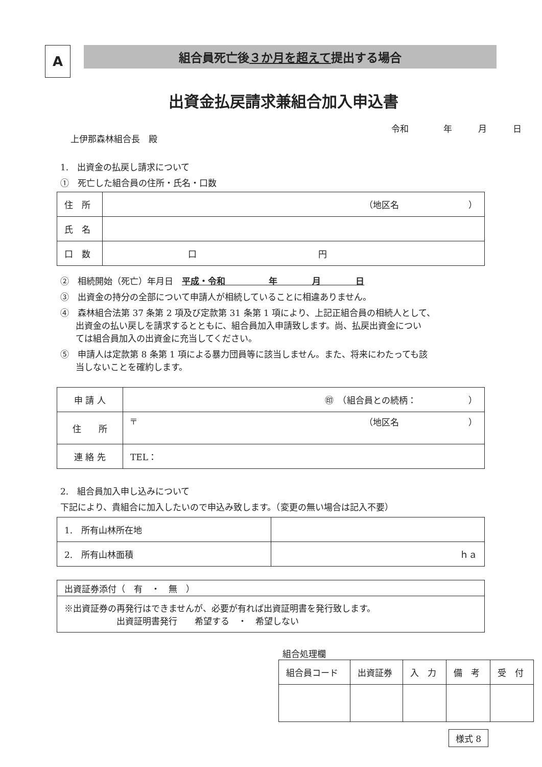A
組合員死亡後 ３か月を超えて 提出する場合
出資金払戻請求兼組合加入申込書
上伊那森林組合長　殿
令和　　　　年　　　月　　　日
1.　出資金の払戻し請求について
①　死亡した組合員の住所・氏名・口数
| 住 所 | （地区名 ） |
| 氏 名 | |
| 口 数 | 口 円 |
②　相続開始（死亡）年月日　平成・令和　　　　　年　　　　月　　　　日
③　出資金の持分の全部について申請人が相続していることに相違ありません。
④　森林組合法第 37 条第 2 項及び定款第 31 条第 1 項により、上記正組合員の相続人として、
出資金の払い戻しを請求するとともに、組合員加入申請致します。尚、払戻出資金につい
ては組合員加入の出資金に充当してください。
⑤　申請人は定款第 8 条第 1 項による暴力団員等に該当しません。また、将来にわたっても該
当しないことを確約します。
| 申 請 人 | ㊞ （組合員との続柄： ） |
| 住 所 | 〒 （地区名 ） |
| 連 絡 先 | TEL： |
2.　組合員加入申し込みについて
下記により、貴組合に加入したいので申込み致します。（変更の無い場合は記入不要）
| 1. 所有山林所在地 | |
| 2. 所有山林面積 | ｈａ |
| 出資証券添付（ 有 ・ 無 ） |
| ※出資証券の再発行はできませんが、必要が有れば出資証明書を発行致します。 出資証明書発行 希望する ・ 希望しない |
組合処理欄
| 組合員コード | 出資証券 | 入 力 | 備 考 | 受 付 |
| --- | --- | --- | --- | --- |
様式 8